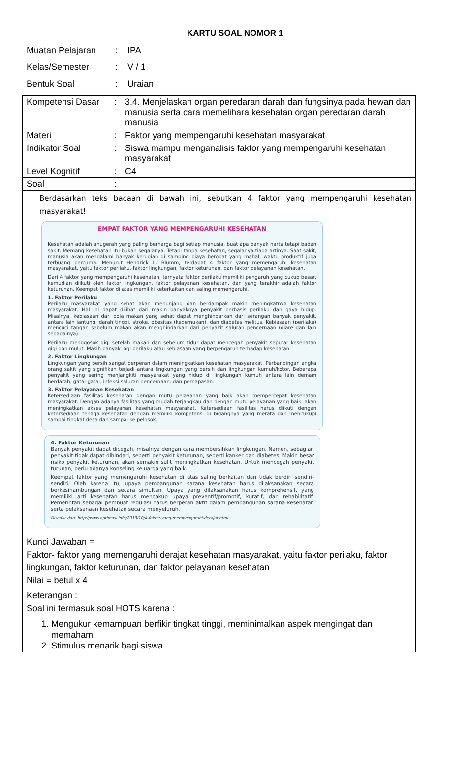KARTU SOAL NOMOR 1
Muatan Pelajaran: IPA
Kelas/Semester: V / 1
Bentuk Soal: Uraian
| Kompetensi Dasar | : | 3.4. Menjelaskan organ peredaran darah dan fungsinya pada hewan dan manusia serta cara memelihara kesehatan organ peredaran darah manusia |
| Materi | : | Faktor yang mempengaruhi kesehatan masyarakat |
| Indikator Soal | : | Siswa mampu menganalisis faktor yang mempengaruhi kesehatan masyarakat |
| Level Kognitif | : | C4 |
| Soal | : | |
| Berdasarkan teks bacaan di bawah ini, sebutkan 4 faktor yang mempengaruhi kesehatan masyarakat! EMPAT FAKTOR YANG MEMPENGARUHI KESEHATAN Kesehatan adalah anugerah yang paling berharga bagi setiap manusia, buat apa banyak harta tetapi badan sakit. Memang kesehatan itu bukan segalanya. Tetapi tanpa kesehatan, segalanya tiada artinya. Saat sakit, manusia akan mengalami banyak kerugian di samping biaya berobat yang mahal, waktu produktif juga terbuang percuma. Menurut Hendrick L. Blumm, terdapat 4 faktor yang memengaruhi kesehatan masyarakat, yaitu faktor perilaku, faktor lingkungan, faktor keturunan, dan faktor pelayanan kesehatan. Dari 4 faktor yang mempengaruhi kesehatan, ternyata faktor perilaku memiliki pengaruh yang cukup besar, kemudian diikuti oleh faktor lingkungan, faktor pelayanan kesehatan, dan yang terakhir adalah faktor keturunan. Keempat faktor di atas memiliki keterkaitan dan saling memengaruhi. 1. Faktor Perilaku Perilaku masyarakat yang sehat akan menunjang dan berdampak makin meningkatnya kesehatan masyarakat. Hal ini dapat dilihat dari makin banyaknya penyakit berbasis perilaku dan gaya hidup. Misalnya, kebiasaan dari pola makan yang sehat dapat menghindarkan dari serangan banyak penyakit, antara lain jantung, darah tinggi, stroke, obesitas (kegemukan), dan diabetes melitus. Kebiasaan (perilaku) mencuci tangan sebelum makan akan menghindarkan dari penyakit saluran pencernaan (diare dan lain sebagainya). Perilaku menggosok gigi setelah makan dan sebelum tidur dapat mencegah penyakit seputar kesehatan gigi dan mulut. Masih banyak lagi perilaku atau kebiasaan yang berpengaruh terhadap kesehatan. 2. Faktor Lingkungan Lingkungan yang bersih sangat berperan dalam meningkatkan kesehatan masyarakat. Perbandingan angka orang sakit yang signifikan terjadi antara lingkungan yang bersih dan lingkungan kumuh/kotor. Beberapa penyakit yang sering menjangkiti masyarakat yang hidup di lingkungan kumuh antara lain demam berdarah, gatal-gatal, infeksi saluran pencernaan, dan pernapasan. 3. Faktor Pelayanan Kesehatan Ketersediaan fasilitas kesehatan dengan mutu pelayanan yang baik akan mempercepat kesehatan masyarakat. Dengan adanya fasilitas yang mudah terjangkau dan dengan mutu pelayanan yang baik, akan meningkatkan akses pelayanan kesehatan masyarakat. Ketersediaan fasilitas harus diikuti dengan ketersediaan tenaga kesehatan dengan memiliki kompetensi di bidangnya yang merata dan mencukupi sampai tingkat desa dan sampai ke pelosok. 4. Faktor Keturunan Banyak penyakit dapat dicegah, misalnya dengan cara membersihkan lingkungan. Namun, sebagian penyakit tidak dapat dihindari, seperti penyakit keturunan, seperti kanker dan diabetes. Makin besar risiko penyakit keturunan, akan semakin sulit meningkatkan kesehatan. Untuk mencegah penyakit turunan, perlu adanya konseling keluarga yang baik. Keempat faktor yang memengaruhi kesehatan di atas saling berkaitan dan tidak berdiri sendiri-sendiri. Oleh karena itu, upaya pembangunan sarana kesehatan harus dilaksanakan secara berkesinambungan dan secara simultan. Upaya yang dilaksanakan harus komprehensif, yang memiliki arti kesehatan harus mencakup upaya preventif/promotif, kuratif, dan rehabilitatif. Pemerintah sebagai pembuat regulasi harus berperan aktif dalam pembangunan sarana kesehatan serta pelaksanaan kesehatan secara menyeluruh. Disadur dari: http://www.optimasi.info/2013/10/4-faktor-yang-mempengaruhi-derajat.html | | |
| Kunci Jawaban = Faktor- faktor yang memengaruhi derajat kesehatan masyarakat, yaitu faktor perilaku, faktor lingkungan, faktor keturunan, dan faktor pelayanan kesehatan Nilai = betul x 4 | | |
| Keterangan : Soal ini termasuk soal HOTS karena : 1. Mengukur kemampuan berfikir tingkat tinggi, meminimalkan aspek mengingat dan memahami 2. Stimulus menarik bagi siswa | | |